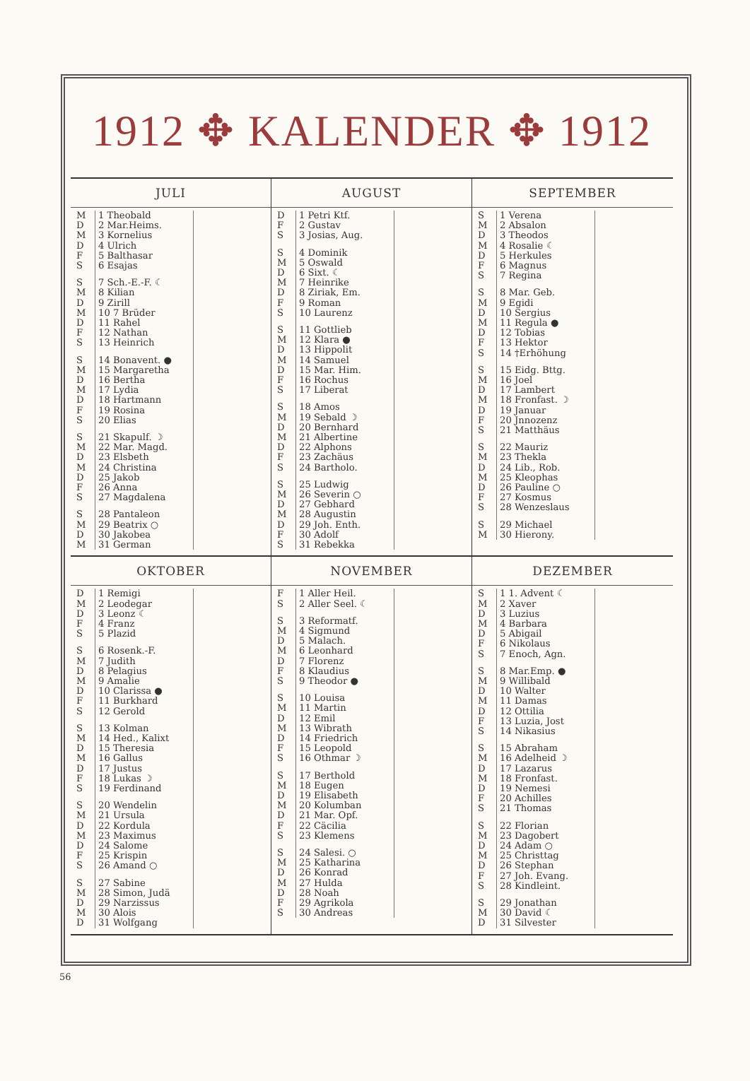1912 ✥ KALENDER ✥ 1912
JULI
| M D M D F S | 1 Theobald 2 Mar.Heims. 3 Kornelius 4 Ulrich 5 Balthasar 6 Esajas |
| S M D M D F S | 7 Sch.-E.-F. ☾ 8 Kilian 9 Zirill 10 7 Brüder 11 Rahel 12 Nathan 13 Heinrich |
| S M D M D F S | 14 Bonavent. ● 15 Margaretha 16 Bertha 17 Lydia 18 Hartmann 19 Rosina 20 Elias |
| S M D M D F S | 21 Skapulf. ☽ 22 Mar. Magd. 23 Elsbeth 24 Christina 25 Jakob 26 Anna 27 Magdalena |
| S M D M | 28 Pantaleon 29 Beatrix ○ 30 Jakobea 31 German |
AUGUST
| D F S | 1 Petri Ktf. 2 Gustav 3 Josias, Aug. |
| S M D M D F S | 4 Dominik 5 Oswald 6 Sixt. ☾ 7 Heinrike 8 Ziriak, Em. 9 Roman 10 Laurenz |
| S M D M D F S | 11 Gottlieb 12 Klara ● 13 Hippolit 14 Samuel 15 Mar. Him. 16 Rochus 17 Liberat |
| S M D M D F S | 18 Amos 19 Sebald ☽ 20 Bernhard 21 Albertine 22 Alphons 23 Zachäus 24 Bartholo. |
| S M D M D F S | 25 Ludwig 26 Severin ○ 27 Gebhard 28 Augustin 29 Joh. Enth. 30 Adolf 31 Rebekka |
SEPTEMBER
| S M D M D F S | 1 Verena 2 Absalon 3 Theodos 4 Rosalie ☾ 5 Herkules 6 Magnus 7 Regina |
| S M D M D F S | 8 Mar. Geb. 9 Egidi 10 Sergius 11 Regula ● 12 Tobias 13 Hektor 14 †Erhöhung |
| S M D M D F S | 15 Eidg. Bttg. 16 Joel 17 Lambert 18 Fronfast. ☽ 19 Januar 20 Jnnozenz 21 Matthäus |
| S M D M D F S | 22 Mauriz 23 Thekla 24 Lib., Rob. 25 Kleophas 26 Pauline ○ 27 Kosmus 28 Wenzeslaus |
| S M | 29 Michael 30 Hierony. |
OKTOBER
| D M D F S | 1 Remigi 2 Leodegar 3 Leonz ☾ 4 Franz 5 Plazid |
| S M D M D F S | 6 Rosenk.-F. 7 Judith 8 Pelagius 9 Amalie 10 Clarissa ● 11 Burkhard 12 Gerold |
| S M D M D F S | 13 Kolman 14 Hed., Kalixt 15 Theresia 16 Gallus 17 Justus 18 Lukas ☽ 19 Ferdinand |
| S M D M D F S | 20 Wendelin 21 Ursula 22 Kordula 23 Maximus 24 Salome 25 Krispin 26 Amand ○ |
| S M D M D | 27 Sabine 28 Simon, Judä 29 Narzissus 30 Alois 31 Wolfgang |
NOVEMBER
| F S | 1 Aller Heil. 2 Aller Seel. ☾ |
| S M D M D F S | 3 Reformatf. 4 Sigmund 5 Malach. 6 Leonhard 7 Florenz 8 Klaudius 9 Theodor ● |
| S M D M D F S | 10 Louisa 11 Martin 12 Emil 13 Wibrath 14 Friedrich 15 Leopold 16 Othmar ☽ |
| S M D M D F S | 17 Berthold 18 Eugen 19 Elisabeth 20 Kolumban 21 Mar. Opf. 22 Cäcilia 23 Klemens |
| S M D M D F S | 24 Salesi. ○ 25 Katharina 26 Konrad 27 Hulda 28 Noah 29 Agrikola 30 Andreas |
DEZEMBER
| S M D M D F S | 1 1. Advent ☾ 2 Xaver 3 Luzius 4 Barbara 5 Abigail 6 Nikolaus 7 Enoch, Agn. |
| S M D M D F S | 8 Mar.Emp. ● 9 Willibald 10 Walter 11 Damas 12 Ottilia 13 Luzia, Jost 14 Nikasius |
| S M D M D F S | 15 Abraham 16 Adelheid ☽ 17 Lazarus 18 Fronfast. 19 Nemesi 20 Achilles 21 Thomas |
| S M D M D F S | 22 Florian 23 Dagobert 24 Adam ○ 25 Christtag 26 Stephan 27 Joh. Evang. 28 Kindleint. |
| S M D | 29 Jonathan 30 David ☾ 31 Silvester |
56